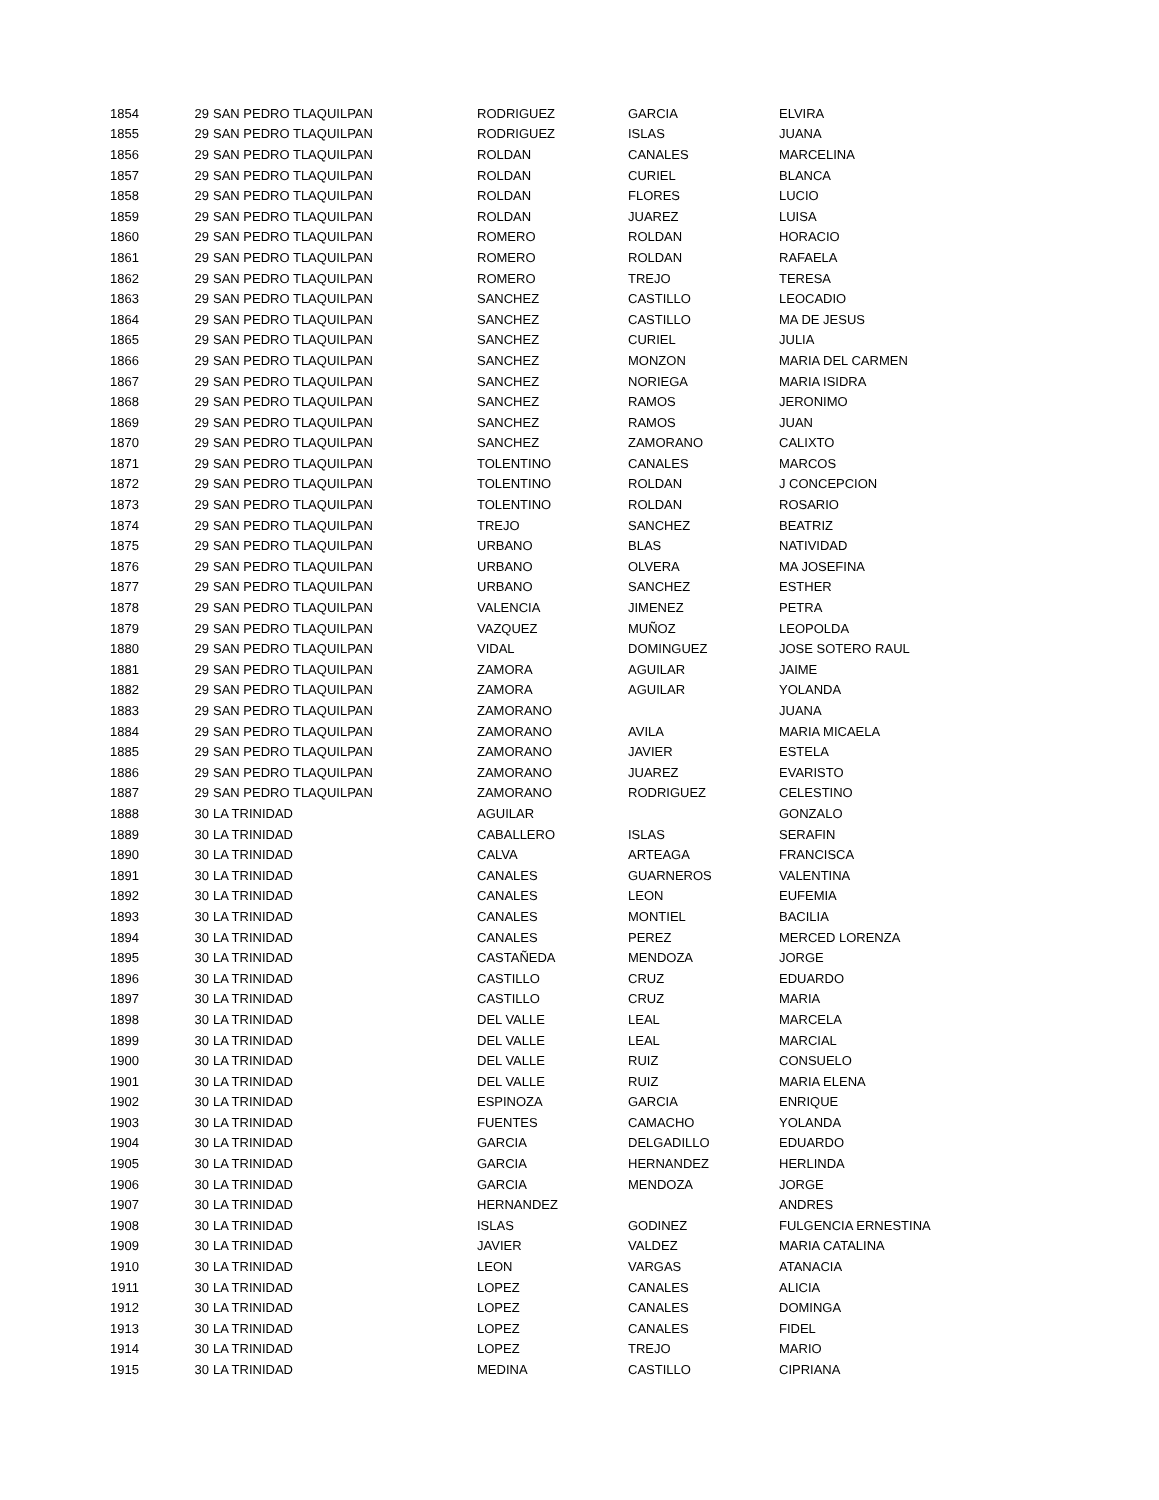| 1854 | 29 | SAN PEDRO TLAQUILPAN | RODRIGUEZ | GARCIA | ELVIRA |
| 1855 | 29 | SAN PEDRO TLAQUILPAN | RODRIGUEZ | ISLAS | JUANA |
| 1856 | 29 | SAN PEDRO TLAQUILPAN | ROLDAN | CANALES | MARCELINA |
| 1857 | 29 | SAN PEDRO TLAQUILPAN | ROLDAN | CURIEL | BLANCA |
| 1858 | 29 | SAN PEDRO TLAQUILPAN | ROLDAN | FLORES | LUCIO |
| 1859 | 29 | SAN PEDRO TLAQUILPAN | ROLDAN | JUAREZ | LUISA |
| 1860 | 29 | SAN PEDRO TLAQUILPAN | ROMERO | ROLDAN | HORACIO |
| 1861 | 29 | SAN PEDRO TLAQUILPAN | ROMERO | ROLDAN | RAFAELA |
| 1862 | 29 | SAN PEDRO TLAQUILPAN | ROMERO | TREJO | TERESA |
| 1863 | 29 | SAN PEDRO TLAQUILPAN | SANCHEZ | CASTILLO | LEOCADIO |
| 1864 | 29 | SAN PEDRO TLAQUILPAN | SANCHEZ | CASTILLO | MA DE JESUS |
| 1865 | 29 | SAN PEDRO TLAQUILPAN | SANCHEZ | CURIEL | JULIA |
| 1866 | 29 | SAN PEDRO TLAQUILPAN | SANCHEZ | MONZON | MARIA DEL CARMEN |
| 1867 | 29 | SAN PEDRO TLAQUILPAN | SANCHEZ | NORIEGA | MARIA ISIDRA |
| 1868 | 29 | SAN PEDRO TLAQUILPAN | SANCHEZ | RAMOS | JERONIMO |
| 1869 | 29 | SAN PEDRO TLAQUILPAN | SANCHEZ | RAMOS | JUAN |
| 1870 | 29 | SAN PEDRO TLAQUILPAN | SANCHEZ | ZAMORANO | CALIXTO |
| 1871 | 29 | SAN PEDRO TLAQUILPAN | TOLENTINO | CANALES | MARCOS |
| 1872 | 29 | SAN PEDRO TLAQUILPAN | TOLENTINO | ROLDAN | J CONCEPCION |
| 1873 | 29 | SAN PEDRO TLAQUILPAN | TOLENTINO | ROLDAN | ROSARIO |
| 1874 | 29 | SAN PEDRO TLAQUILPAN | TREJO | SANCHEZ | BEATRIZ |
| 1875 | 29 | SAN PEDRO TLAQUILPAN | URBANO | BLAS | NATIVIDAD |
| 1876 | 29 | SAN PEDRO TLAQUILPAN | URBANO | OLVERA | MA JOSEFINA |
| 1877 | 29 | SAN PEDRO TLAQUILPAN | URBANO | SANCHEZ | ESTHER |
| 1878 | 29 | SAN PEDRO TLAQUILPAN | VALENCIA | JIMENEZ | PETRA |
| 1879 | 29 | SAN PEDRO TLAQUILPAN | VAZQUEZ | MUÑOZ | LEOPOLDA |
| 1880 | 29 | SAN PEDRO TLAQUILPAN | VIDAL | DOMINGUEZ | JOSE SOTERO RAUL |
| 1881 | 29 | SAN PEDRO TLAQUILPAN | ZAMORA | AGUILAR | JAIME |
| 1882 | 29 | SAN PEDRO TLAQUILPAN | ZAMORA | AGUILAR | YOLANDA |
| 1883 | 29 | SAN PEDRO TLAQUILPAN | ZAMORANO | | JUANA |
| 1884 | 29 | SAN PEDRO TLAQUILPAN | ZAMORANO | AVILA | MARIA MICAELA |
| 1885 | 29 | SAN PEDRO TLAQUILPAN | ZAMORANO | JAVIER | ESTELA |
| 1886 | 29 | SAN PEDRO TLAQUILPAN | ZAMORANO | JUAREZ | EVARISTO |
| 1887 | 29 | SAN PEDRO TLAQUILPAN | ZAMORANO | RODRIGUEZ | CELESTINO |
| 1888 | 30 | LA TRINIDAD | AGUILAR | | GONZALO |
| 1889 | 30 | LA TRINIDAD | CABALLERO | ISLAS | SERAFIN |
| 1890 | 30 | LA TRINIDAD | CALVA | ARTEAGA | FRANCISCA |
| 1891 | 30 | LA TRINIDAD | CANALES | GUARNEROS | VALENTINA |
| 1892 | 30 | LA TRINIDAD | CANALES | LEON | EUFEMIA |
| 1893 | 30 | LA TRINIDAD | CANALES | MONTIEL | BACILIA |
| 1894 | 30 | LA TRINIDAD | CANALES | PEREZ | MERCED LORENZA |
| 1895 | 30 | LA TRINIDAD | CASTAÑEDA | MENDOZA | JORGE |
| 1896 | 30 | LA TRINIDAD | CASTILLO | CRUZ | EDUARDO |
| 1897 | 30 | LA TRINIDAD | CASTILLO | CRUZ | MARIA |
| 1898 | 30 | LA TRINIDAD | DEL VALLE | LEAL | MARCELA |
| 1899 | 30 | LA TRINIDAD | DEL VALLE | LEAL | MARCIAL |
| 1900 | 30 | LA TRINIDAD | DEL VALLE | RUIZ | CONSUELO |
| 1901 | 30 | LA TRINIDAD | DEL VALLE | RUIZ | MARIA ELENA |
| 1902 | 30 | LA TRINIDAD | ESPINOZA | GARCIA | ENRIQUE |
| 1903 | 30 | LA TRINIDAD | FUENTES | CAMACHO | YOLANDA |
| 1904 | 30 | LA TRINIDAD | GARCIA | DELGADILLO | EDUARDO |
| 1905 | 30 | LA TRINIDAD | GARCIA | HERNANDEZ | HERLINDA |
| 1906 | 30 | LA TRINIDAD | GARCIA | MENDOZA | JORGE |
| 1907 | 30 | LA TRINIDAD | HERNANDEZ | | ANDRES |
| 1908 | 30 | LA TRINIDAD | ISLAS | GODINEZ | FULGENCIA ERNESTINA |
| 1909 | 30 | LA TRINIDAD | JAVIER | VALDEZ | MARIA CATALINA |
| 1910 | 30 | LA TRINIDAD | LEON | VARGAS | ATANACIA |
| 1911 | 30 | LA TRINIDAD | LOPEZ | CANALES | ALICIA |
| 1912 | 30 | LA TRINIDAD | LOPEZ | CANALES | DOMINGA |
| 1913 | 30 | LA TRINIDAD | LOPEZ | CANALES | FIDEL |
| 1914 | 30 | LA TRINIDAD | LOPEZ | TREJO | MARIO |
| 1915 | 30 | LA TRINIDAD | MEDINA | CASTILLO | CIPRIANA |